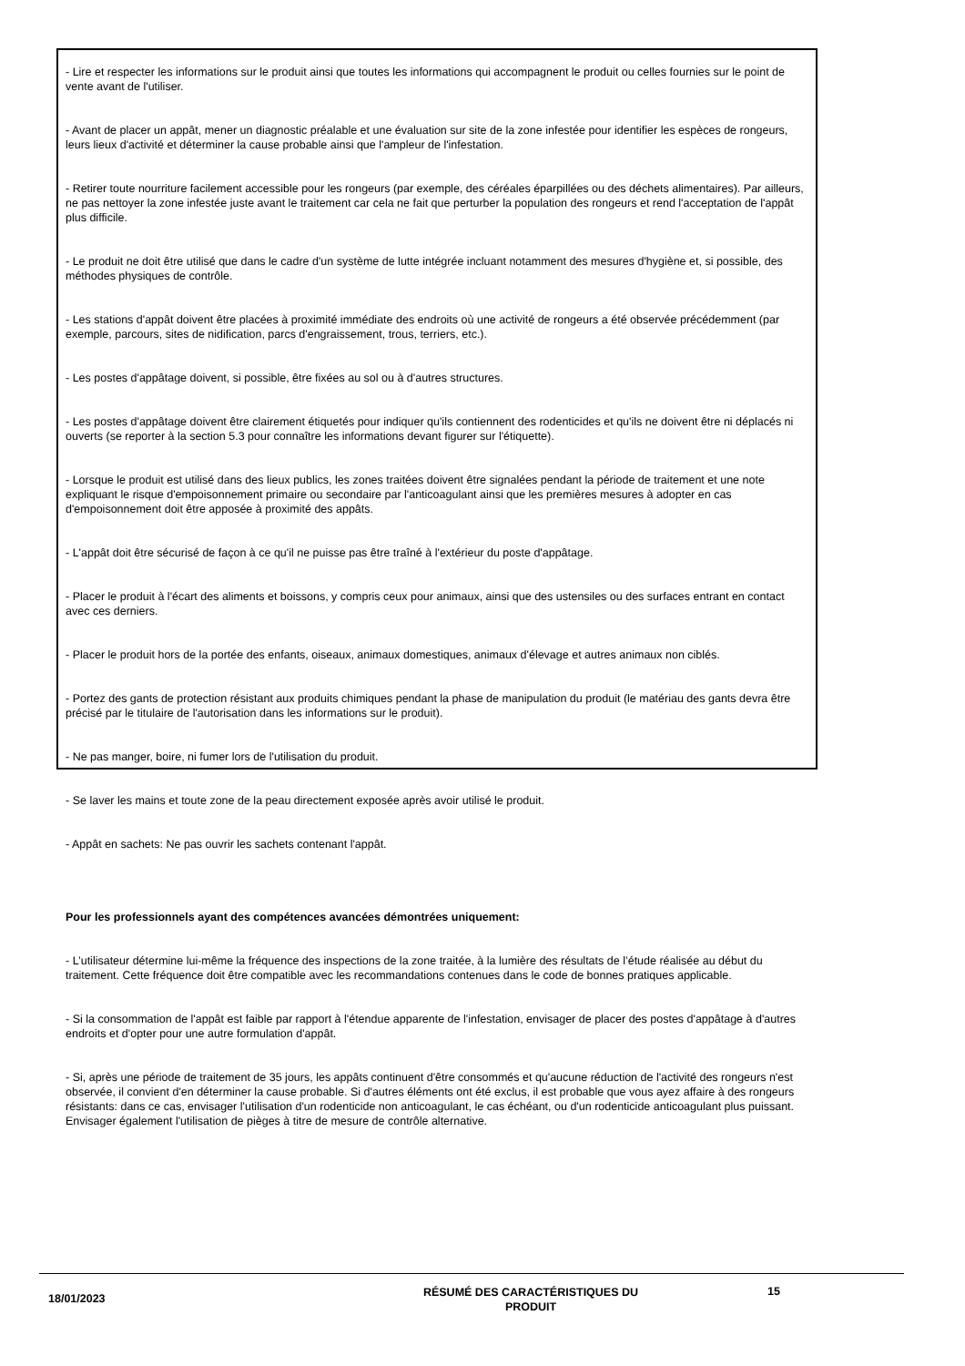- Lire et respecter les informations sur le produit ainsi que toutes les informations qui accompagnent le produit ou celles fournies sur le point de vente avant de l'utiliser.
- Avant de placer un appât, mener un diagnostic préalable et une évaluation sur site de la zone infestée pour identifier les espèces de rongeurs, leurs lieux d'activité et déterminer la cause probable ainsi que l'ampleur de l'infestation.
- Retirer toute nourriture facilement accessible pour les rongeurs (par exemple, des céréales éparpillées ou des déchets alimentaires). Par ailleurs, ne pas nettoyer la zone infestée juste avant le traitement car cela ne fait que perturber la population des rongeurs et rend l'acceptation de l'appât plus difficile.
- Le produit ne doit être utilisé que dans le cadre d'un système de lutte intégrée incluant notamment des mesures d'hygiène et, si possible, des méthodes physiques de contrôle.
- Les stations d'appât doivent être placées à proximité immédiate des endroits où une activité de rongeurs a été observée précédemment (par exemple, parcours, sites de nidification, parcs d'engraissement, trous, terriers, etc.).
- Les postes d'appâtage doivent, si possible, être fixées au sol ou à d'autres structures.
- Les postes d'appâtage doivent être clairement étiquetés pour indiquer qu'ils contiennent des rodenticides et qu'ils ne doivent être ni déplacés ni ouverts (se reporter à la section 5.3 pour connaître les informations devant figurer sur l'étiquette).
- Lorsque le produit est utilisé dans des lieux publics, les zones traitées doivent être signalées pendant la période de traitement et une note expliquant le risque d'empoisonnement primaire ou secondaire par l'anticoagulant ainsi que les premières mesures à adopter en cas d'empoisonnement doit être apposée à proximité des appâts.
- L'appât doit être sécurisé de façon à ce qu'il ne puisse pas être traîné à l'extérieur du poste d'appâtage.
- Placer le produit à l'écart des aliments et boissons, y compris ceux pour animaux, ainsi que des ustensiles ou des surfaces entrant en contact avec ces derniers.
- Placer le produit hors de la portée des enfants, oiseaux, animaux domestiques, animaux d'élevage et autres animaux non ciblés.
- Portez des gants de protection résistant aux produits chimiques pendant la phase de manipulation du produit (le matériau des gants devra être précisé par le titulaire de l'autorisation dans les informations sur le produit).
- Ne pas manger, boire, ni fumer lors de l'utilisation du produit.
- Se laver les mains et toute zone de la peau directement exposée après avoir utilisé le produit.
- Appât en sachets: Ne pas ouvrir les sachets contenant l'appât.
Pour les professionnels ayant des compétences avancées démontrées uniquement:
- L’utilisateur détermine lui-même la fréquence des inspections de la zone traitée, à la lumière des résultats de l’étude réalisée au début du traitement. Cette fréquence doit être compatible avec les recommandations contenues dans le code de bonnes pratiques applicable.
- Si la consommation de l'appât est faible par rapport à l'étendue apparente de l'infestation, envisager de placer des postes d'appâtage à d'autres endroits et d'opter pour une autre formulation d'appât.
- Si, après une période de traitement de 35 jours, les appâts continuent d'être consommés et qu'aucune réduction de l'activité des rongeurs n'est observée, il convient d'en déterminer la cause probable. Si d'autres éléments ont été exclus, il est probable que vous ayez affaire à des rongeurs résistants: dans ce cas, envisager l'utilisation d'un rodenticide non anticoagulant, le cas échéant, ou d'un rodenticide anticoagulant plus puissant. Envisager également l'utilisation de pièges à titre de mesure de contrôle alternative.
18/01/2023
RÉSUMÉ DES CARACTÉRISTIQUES DU
PRODUIT
15